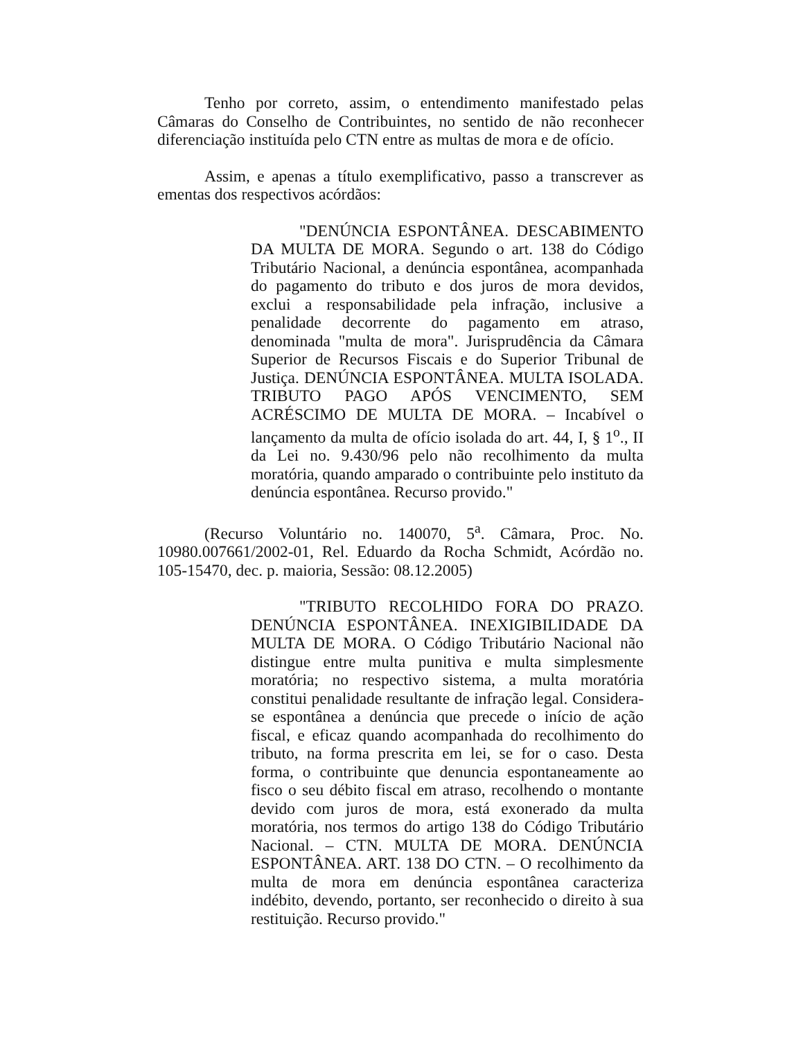Tenho por correto, assim, o entendimento manifestado pelas Câmaras do Conselho de Contribuintes, no sentido de não reconhecer diferenciação instituída pelo CTN entre as multas de mora e de ofício.
Assim, e apenas a título exemplificativo, passo a transcrever as ementas dos respectivos acórdãos:
"DENÚNCIA ESPONTÂNEA. DESCABIMENTO DA MULTA DE MORA. Segundo o art. 138 do Código Tributário Nacional, a denúncia espontânea, acompanhada do pagamento do tributo e dos juros de mora devidos, exclui a responsabilidade pela infração, inclusive a penalidade decorrente do pagamento em atraso, denominada "multa de mora". Jurisprudência da Câmara Superior de Recursos Fiscais e do Superior Tribunal de Justiça. DENÚNCIA ESPONTÂNEA. MULTA ISOLADA. TRIBUTO PAGO APÓS VENCIMENTO, SEM ACRÉSCIMO DE MULTA DE MORA. – Incabível o lançamento da multa de ofício isolada do art. 44, I, § 1<sup>o</sup>., II da Lei no. 9.430/96 pelo não recolhimento da multa moratória, quando amparado o contribuinte pelo instituto da denúncia espontânea. Recurso provido."
(Recurso Voluntário no. 140070, 5<sup>a</sup>. Câmara, Proc. No. 10980.007661/2002-01, Rel. Eduardo da Rocha Schmidt, Acórdão no. 105-15470, dec. p. maioria, Sessão: 08.12.2005)
"TRIBUTO RECOLHIDO FORA DO PRAZO. DENÚNCIA ESPONTÂNEA. INEXIGIBILIDADE DA MULTA DE MORA. O Código Tributário Nacional não distingue entre multa punitiva e multa simplesmente moratória; no respectivo sistema, a multa moratória constitui penalidade resultante de infração legal. Considera-se espontânea a denúncia que precede o início de ação fiscal, e eficaz quando acompanhada do recolhimento do tributo, na forma prescrita em lei, se for o caso. Desta forma, o contribuinte que denuncia espontaneamente ao fisco o seu débito fiscal em atraso, recolhendo o montante devido com juros de mora, está exonerado da multa moratória, nos termos do artigo 138 do Código Tributário Nacional. – CTN. MULTA DE MORA. DENÚNCIA ESPONTÂNEA. ART. 138 DO CTN. – O recolhimento da multa de mora em denúncia espontânea caracteriza indébito, devendo, portanto, ser reconhecido o direito à sua restituição. Recurso provido."